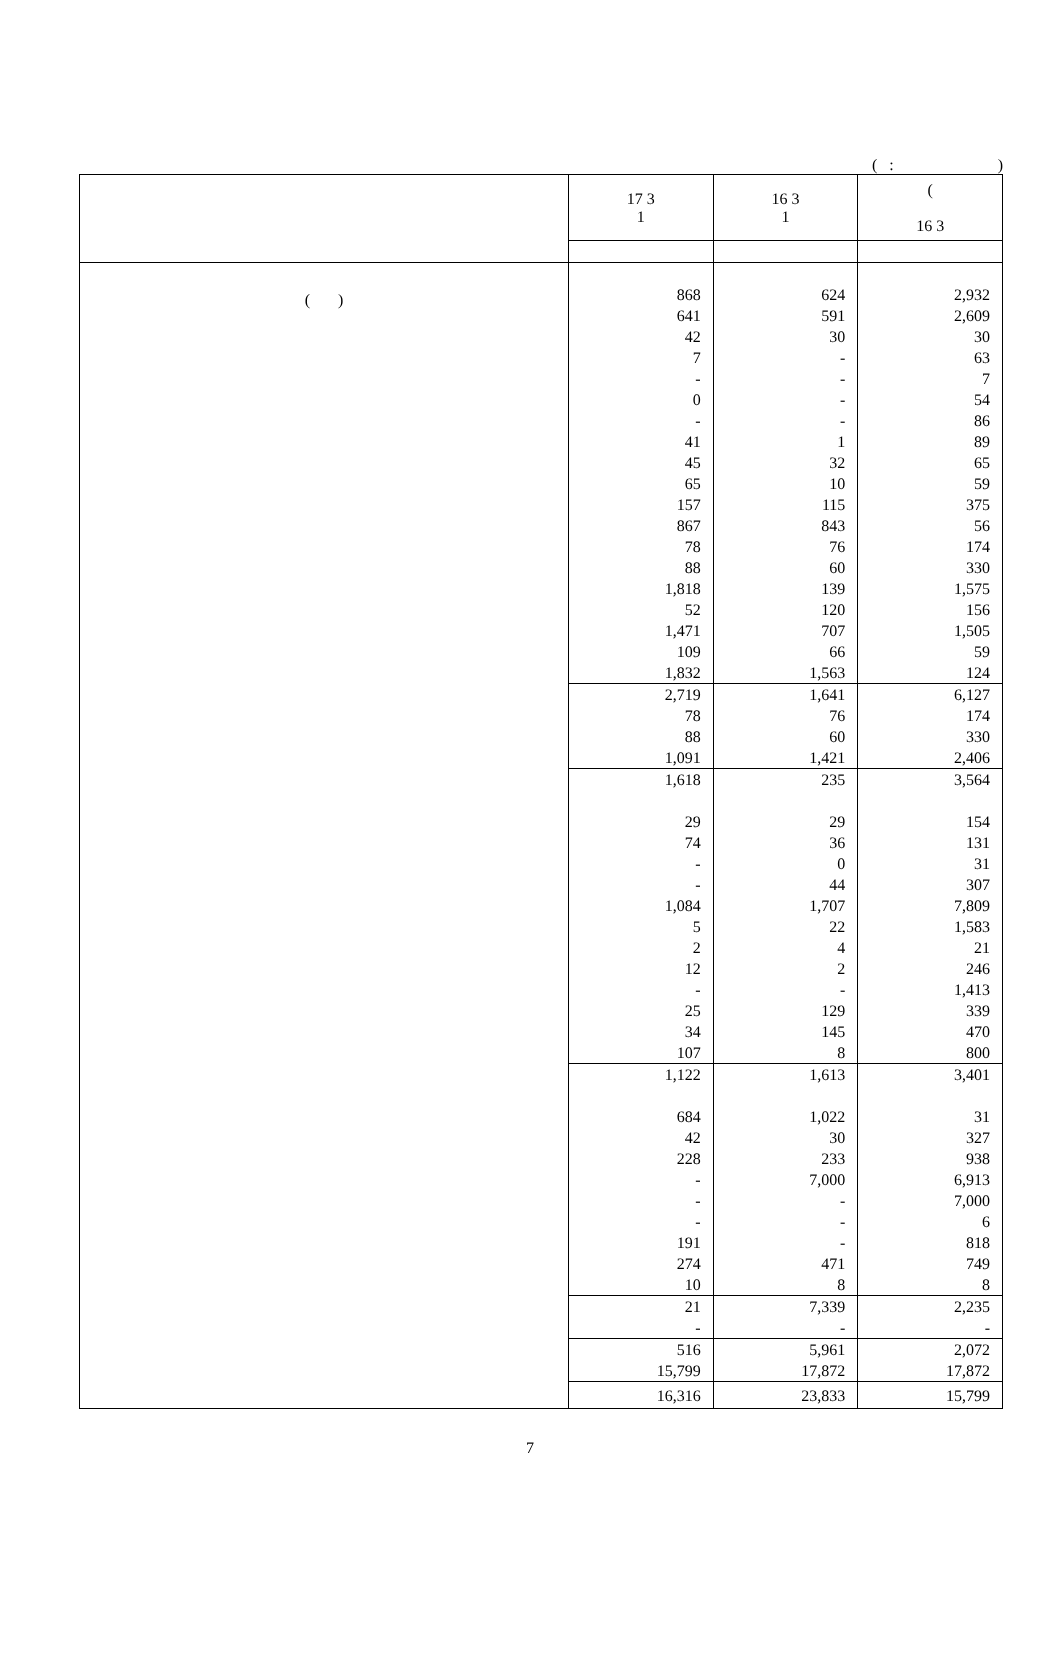( : )
| | 17 3 1 | 16 3 1 | ( 16 3 |
| --- | --- | --- | --- |
| ( ) | | | |
| | 868 | 624 | 2,932 |
| | 641 | 591 | 2,609 |
| | 42 | 30 | 30 |
| | 7 | - | 63 |
| | - | - | 7 |
| | 0 | - | 54 |
| | - | - | 86 |
| | 41 | 1 | 89 |
| | 45 | 32 | 65 |
| | 65 | 10 | 59 |
| | 157 | 115 | 375 |
| | 867 | 843 | 56 |
| | 78 | 76 | 174 |
| | 88 | 60 | 330 |
| | 1,818 | 139 | 1,575 |
| | 52 | 120 | 156 |
| | 1,471 | 707 | 1,505 |
| | 109 | 66 | 59 |
| | 1,832 | 1,563 | 124 |
| | 2,719 | 1,641 | 6,127 |
| | 78 | 76 | 174 |
| | 88 | 60 | 330 |
| | 1,091 | 1,421 | 2,406 |
| | 1,618 | 235 | 3,564 |
| | 29 | 29 | 154 |
| | 74 | 36 | 131 |
| | - | 0 | 31 |
| | - | 44 | 307 |
| | 1,084 | 1,707 | 7,809 |
| | 5 | 22 | 1,583 |
| | 2 | 4 | 21 |
| | 12 | 2 | 246 |
| | - | - | 1,413 |
| | 25 | 129 | 339 |
| | 34 | 145 | 470 |
| | 107 | 8 | 800 |
| | 1,122 | 1,613 | 3,401 |
| | 684 | 1,022 | 31 |
| | 42 | 30 | 327 |
| | 228 | 233 | 938 |
| | - | 7,000 | 6,913 |
| | - | - | 7,000 |
| | - | - | 6 |
| | 191 | - | 818 |
| | 274 | 471 | 749 |
| | 10 | 8 | 8 |
| | 21 | 7,339 | 2,235 |
| | - | - | - |
| | 516 | 5,961 | 2,072 |
| | 15,799 | 17,872 | 17,872 |
| | 16,316 | 23,833 | 15,799 |
7